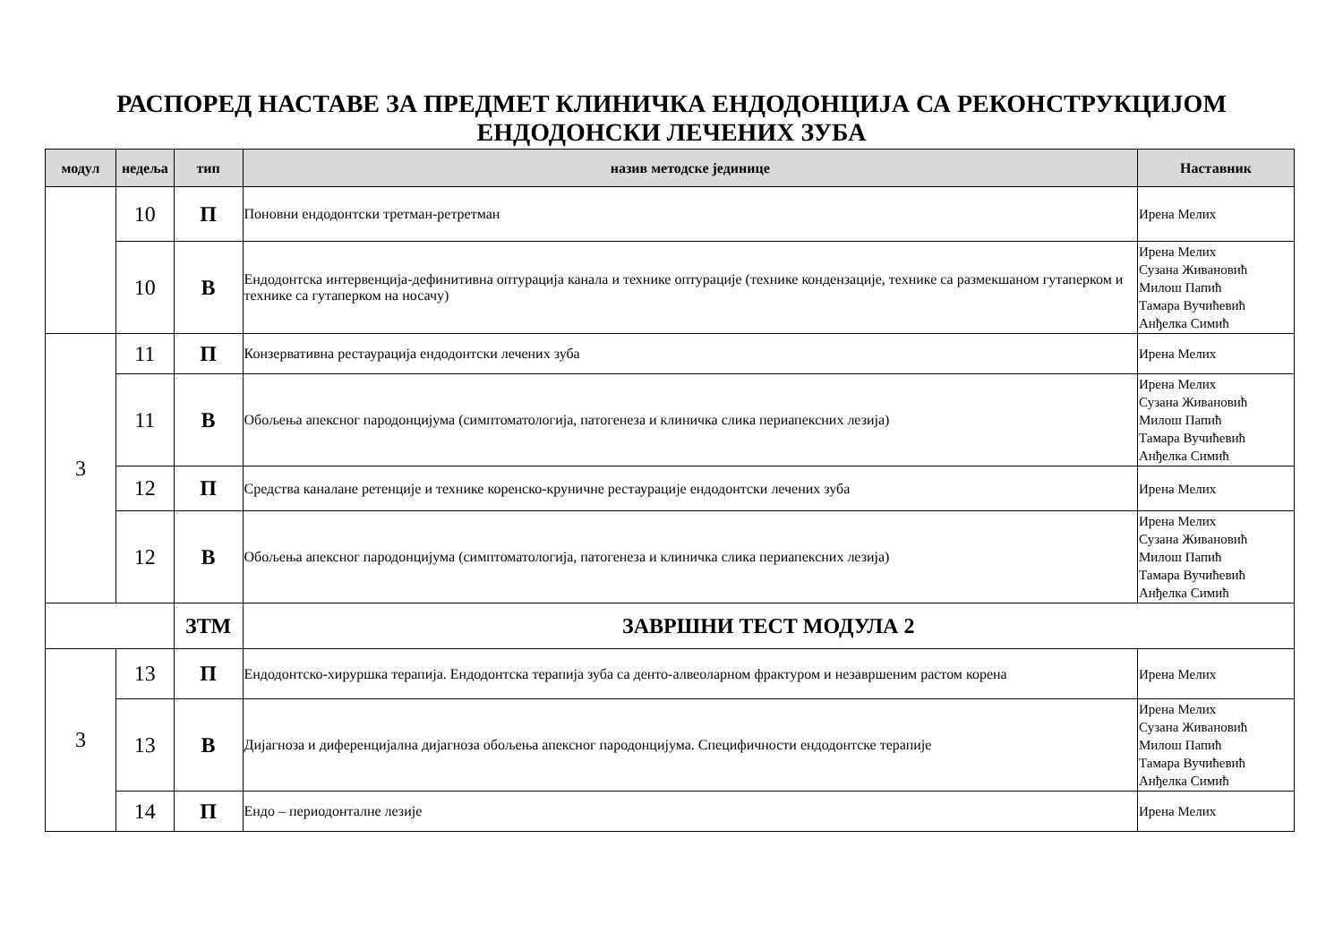РАСПОРЕД НАСТАВЕ ЗА ПРЕДМЕТ КЛИНИЧКА ЕНДОДОНЦИЈА СА РЕКОНСТРУКЦИЈОМ
ЕНДОДОНСКИ ЛЕЧЕНИХ ЗУБА
| модул | недеља | | тип | назив методске јединице | Наставник |
| --- | --- | --- | --- | --- | --- |
| | | 10 | П | Поновни ендодонтски третман-ретретман | Ирена Мелих |
| | | 10 | В | Ендодонтска интервенција-дефинитивна оптурација канала и технике оптурације (технике кондензације, технике са размекшаном гутаперком и технике са гутаперком на носачу) | Ирена Мелих Сузана Живановић Милош Папић Тамара Вучићевић Анђелка Симић |
| 3 | | 11 | П | Конзервативна рестаурација ендодонтски лечених зуба | Ирена Мелих |
| | | 11 | В | Обољења апексног пародонцијума (симптоматологија, патогенеза и клиничка слика периапексних лезија) | Ирена Мелих Сузана Живановић Милош Папић Тамара Вучићевић Анђелка Симић |
| | | 12 | П | Средства каналане ретенције и технике коренско-круничне рестаурације ендодонтски лечених зуба | Ирена Мелих |
| | | 12 | В | Обољења апексног пародонцијума (симптоматологија, патогенеза и клиничка слика периапексних лезија) | Ирена Мелих Сузана Живановић Милош Папић Тамара Вучићевић Анђелка Симић |
| | | | ЗТМ | ЗАВРШНИ ТЕСТ МОДУЛА 2 | |
| 3 | | 13 | П | Ендодонтско-хируршка терапија. Ендодонтска терапија зуба са денто-алвеоларном фрактуром и незавршеним растом корена | Ирена Мелих |
| | | 13 | В | Дијагноза и диференцијална дијагноза обољења апексног пародонцијума. Специфичности ендодонтске терапије | Ирена Мелих Сузана Живановић Милош Папић Тамара Вучићевић Анђелка Симић |
| | | 14 | П | Ендо – периодонталне лезије | Ирена Мелих |